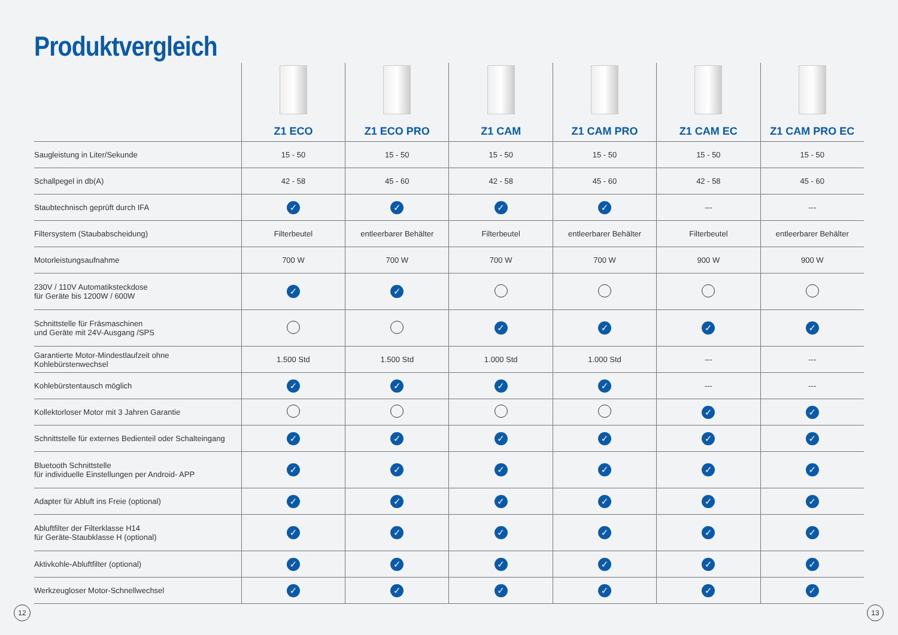Produktvergleich
| | Z1 ECO | Z1 ECO PRO | Z1 CAM | Z1 CAM PRO | Z1 CAM EC | Z1 CAM PRO EC |
| --- | --- | --- | --- | --- | --- | --- |
| Saugleistung in Liter/Sekunde | 15 - 50 | 15 - 50 | 15 - 50 | 15 - 50 | 15 - 50 | 15 - 50 |
| Schallpegel in db(A) | 42 - 58 | 45 - 60 | 42 - 58 | 45 - 60 | 42 - 58 | 45 - 60 |
| Staubtechnisch geprüft durch IFA | ✓ | ✓ | ✓ | ✓ | --- | --- |
| Filtersystem (Staubabscheidung) | Filterbeutel | entleerbarer Behälter | Filterbeutel | entleerbarer Behälter | Filterbeutel | entleerbarer Behälter |
| Motorleistungsaufnahme | 700 W | 700 W | 700 W | 700 W | 900 W | 900 W |
| 230V / 110V Automatiksteckdose für Geräte bis 1200W / 600W | ✓ | ✓ | | | | |
| Schnittstelle für Fräsmaschinen und Geräte mit 24V-Ausgang /SPS | | | ✓ | ✓ | ✓ | ✓ |
| Garantierte Motor-Mindestlaufzeit ohne Kohlebürstenwechsel | 1.500 Std | 1.500 Std | 1.000 Std | 1.000 Std | --- | --- |
| Kohlebürstentausch möglich | ✓ | ✓ | ✓ | ✓ | --- | --- |
| Kollektorloser Motor mit 3 Jahren Garantie | | | | | ✓ | ✓ |
| Schnittstelle für externes Bedienteil oder Schalteingang | ✓ | ✓ | ✓ | ✓ | ✓ | ✓ |
| Bluetooth Schnittstelle für individuelle Einstellungen per Android- APP | ✓ | ✓ | ✓ | ✓ | ✓ | ✓ |
| Adapter für Abluft ins Freie (optional) | ✓ | ✓ | ✓ | ✓ | ✓ | ✓ |
| Abluftfilter der Filterklasse H14 für Geräte-Staubklasse H (optional) | ✓ | ✓ | ✓ | ✓ | ✓ | ✓ |
| Aktivkohle-Abluftfilter (optional) | ✓ | ✓ | ✓ | ✓ | ✓ | ✓ |
| Werkzeugloser Motor-Schnellwechsel | ✓ | ✓ | ✓ | ✓ | ✓ | ✓ |
12 13